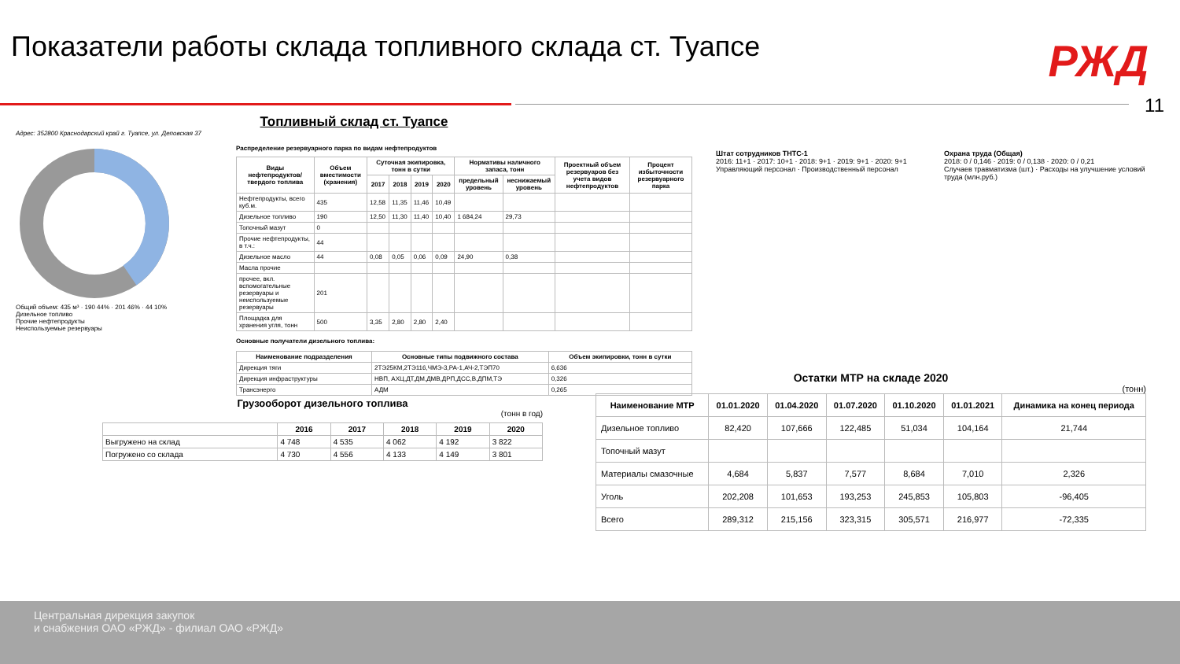Показатели работы склада топливного склада ст. Туапсе
РЖД
11
Топливный склад ст. Туапсе
Адрес: 352800 Краснодарский край г. Туапсе, ул. Деповская 37
Общий объем: 435 м³ · 190 44% · 201 46% · 44 10%
Дизельное топливо
Прочие нефтепродукты
Неиспользуемые резервуары
Распределение резервуарного парка по видам нефтепродуктов
| Виды нефтепродуктов/твердого топлива | Объем вместимости (хранения) | Суточная экипировка, тонн в сутки | | | | Нормативы наличного запаса, тонн | | Проектный объем резервуаров без учета видов нефтепродуктов | Процент избыточности резервуарного парка |
| --- | --- | --- | --- | --- | --- | --- | --- | --- | --- |
| | | 2017 | 2018 | 2019 | 2020 | предельный уровень | неснижаемый уровень | | |
| Нефтепродукты, всего куб.м. | 435 | 12,58 | 11,35 | 11,46 | 10,49 | | | | |
| Дизельное топливо | 190 | 12,50 | 11,30 | 11,40 | 10,40 | 1 684,24 | 29,73 | | |
| Топочный мазут | 0 | | | | | | | | |
| Прочие нефтепродукты, в т.ч.: | 44 | | | | | | | | |
| Дизельное масло | 44 | 0,08 | 0,05 | 0,06 | 0,09 | 24,90 | 0,38 | | |
| Масла прочие | | | | | | | | | |
| прочее, вкл. вспомогательные резервуары и неиспользуемые резервуары | 201 | | | | | | | | |
| Площадка для хранения угля, тонн | 500 | 3,35 | 2,80 | 2,80 | 2,40 | | | | |
Основные получатели дизельного топлива:
| Наименование подразделения | Основные типы подвижного состава | Объем экипировки, тонн в сутки |
| --- | --- | --- |
| Дирекция тяги | 2ТЭ25КМ,2ТЭ116,ЧМЭ-3,РА-1,АЧ-2,ТЭП70 | 6,636 |
| Дирекция инфраструктуры | НВП, АХЦ,ДТ,ДМ,ДМВ,ДРП,ДСС,В,ДПМ,ТЭ | 0,326 |
| Трансэнерго | АДМ | 0,265 |
Штат сотрудников ТНТС-1
2016: 11+1 · 2017: 10+1 · 2018: 9+1 · 2019: 9+1 · 2020: 9+1
Управляющий персонал · Производственный персонал
Охрана труда (Общая)
2018: 0 / 0,146 · 2019: 0 / 0,138 · 2020: 0 / 0,21
Случаев травматизма (шт.) · Расходы на улучшение условий труда (млн.руб.)
Грузооборот дизельного топлива
(тонн в год)
| | 2016 | 2017 | 2018 | 2019 | 2020 |
| --- | --- | --- | --- | --- | --- |
| Выгружено на склад | 4 748 | 4 535 | 4 062 | 4 192 | 3 822 |
| Погружено со склада | 4 730 | 4 556 | 4 133 | 4 149 | 3 801 |
Остатки МТР на складе 2020
(тонн)
| Наименование МТР | 01.01.2020 | 01.04.2020 | 01.07.2020 | 01.10.2020 | 01.01.2021 | Динамика на конец периода |
| --- | --- | --- | --- | --- | --- | --- |
| Дизельное топливо | 82,420 | 107,666 | 122,485 | 51,034 | 104,164 | 21,744 |
| Топочный мазут | | | | | | |
| Материалы смазочные | 4,684 | 5,837 | 7,577 | 8,684 | 7,010 | 2,326 |
| Уголь | 202,208 | 101,653 | 193,253 | 245,853 | 105,803 | -96,405 |
| Всего | 289,312 | 215,156 | 323,315 | 305,571 | 216,977 | -72,335 |
Центральная дирекция закупок
и снабжения ОАО «РЖД» - филиал ОАО «РЖД»